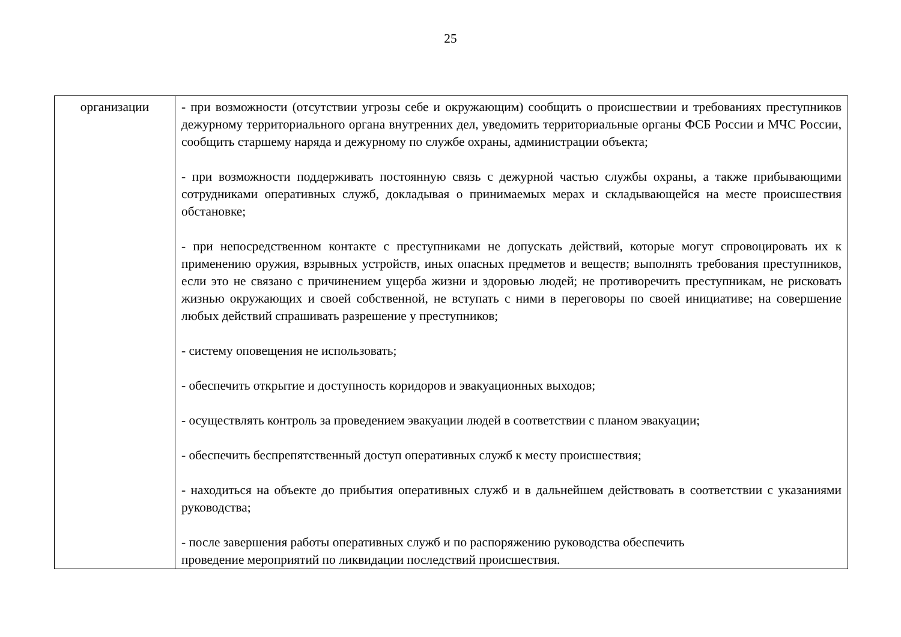25
| организации | - при возможности (отсутствии угрозы себе и окружающим) сообщить о происшествии и требованиях преступников дежурному территориального органа внутренних дел, уведомить территориальные органы ФСБ России и МЧС России, сообщить старшему наряда и дежурному по службе охраны, администрации объекта; - при возможности поддерживать постоянную связь с дежурной частью службы охраны, а также прибывающими сотрудниками оперативных служб, докладывая о принимаемых мерах и складывающейся на месте происшествия обстановке; - при непосредственном контакте с преступниками не допускать действий, которые могут спровоцировать их к применению оружия, взрывных устройств, иных опасных предметов и веществ; выполнять требования преступников, если это не связано с причинением ущерба жизни и здоровью людей; не противоречить преступникам, не рисковать жизнью окружающих и своей собственной, не вступать с ними в переговоры по своей инициативе; на совершение любых действий спрашивать разрешение у преступников; - систему оповещения не использовать; - обеспечить открытие и доступность коридоров и эвакуационных выходов; - осуществлять контроль за проведением эвакуации людей в соответствии с планом эвакуации; - обеспечить беспрепятственный доступ оперативных служб к месту происшествия; - находиться на объекте до прибытия оперативных служб и в дальнейшем действовать в соответствии с указаниями руководства; - после завершения работы оперативных служб и по распоряжению руководства обеспечить проведение мероприятий по ликвидации последствий происшествия. |